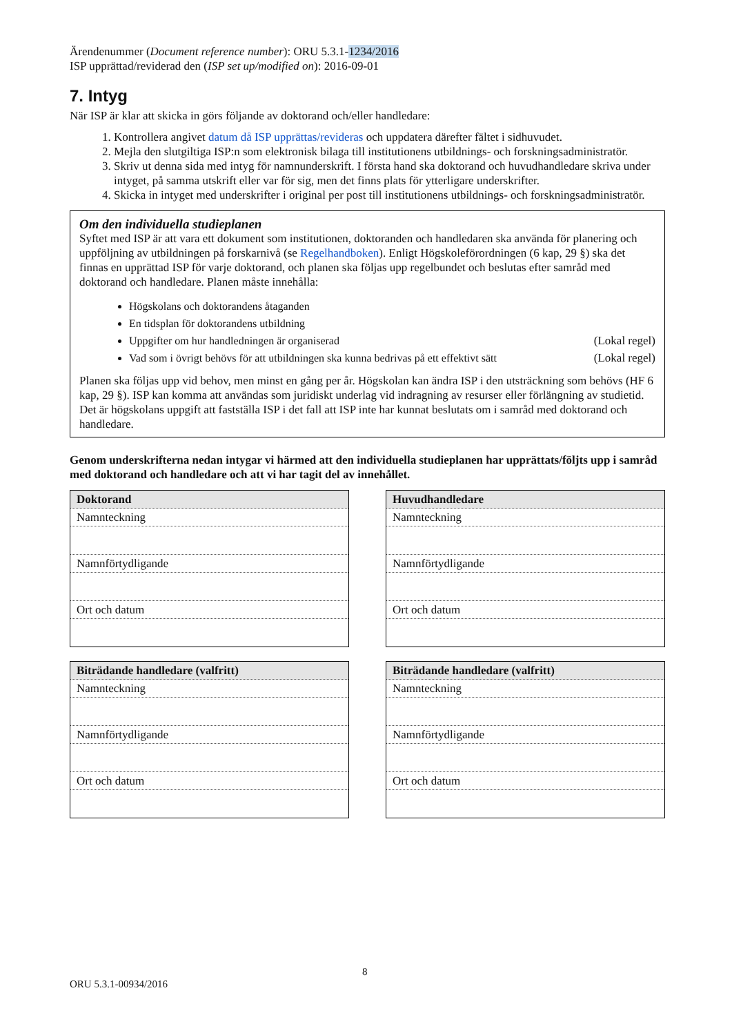Ärendenummer (Document reference number): ORU 5.3.1-1234/2016
ISP upprättad/reviderad den (ISP set up/modified on): 2016-09-01
7. Intyg
När ISP är klar att skicka in görs följande av doktorand och/eller handledare:
1. Kontrollera angivet datum då ISP upprättas/revideras och uppdatera därefter fältet i sidhuvudet.
2. Mejla den slutgiltiga ISP:n som elektronisk bilaga till institutionens utbildnings- och forskningsadministratör.
3. Skriv ut denna sida med intyg för namnunderskrift. I första hand ska doktorand och huvudhandledare skriva under intyget, på samma utskrift eller var för sig, men det finns plats för ytterligare underskrifter.
4. Skicka in intyget med underskrifter i original per post till institutionens utbildnings- och forskningsadministratör.
Om den individuella studieplanen
Syftet med ISP är att vara ett dokument som institutionen, doktoranden och handledaren ska använda för planering och uppföljning av utbildningen på forskarnivå (se Regelhandboken). Enligt Högskoleförordningen (6 kap, 29 §) ska det finnas en upprättad ISP för varje doktorand, och planen ska följas upp regelbundet och beslutas efter samråd med doktorand och handledare. Planen måste innehålla:
Högskolans och doktorandens åtaganden
En tidsplan för doktorandens utbildning
Uppgifter om hur handledningen är organiserad (Lokal regel)
Vad som i övrigt behövs för att utbildningen ska kunna bedrivas på ett effektivt sätt (Lokal regel)
Planen ska följas upp vid behov, men minst en gång per år. Högskolan kan ändra ISP i den utsträckning som behövs (HF 6 kap, 29 §). ISP kan komma att användas som juridiskt underlag vid indragning av resurser eller förlängning av studietid. Det är högskolans uppgift att fastställa ISP i det fall att ISP inte har kunnat beslutats om i samråd med doktorand och handledare.
Genom underskrifterna nedan intygar vi härmed att den individuella studieplanen har upprättats/följts upp i samråd med doktorand och handledare och att vi har tagit del av innehållet.
| Doktorand |
| --- |
| Namnteckning |
| Namnförtydligande |
| Ort och datum |
| Huvudhandledare |
| --- |
| Namnteckning |
| Namnförtydligande |
| Ort och datum |
| Biträdande handledare (valfritt) |
| --- |
| Namnteckning |
| Namnförtydligande |
| Ort och datum |
| Biträdande handledare (valfritt) |
| --- |
| Namnteckning |
| Namnförtydligande |
| Ort och datum |
8
ORU 5.3.1-00934/2016